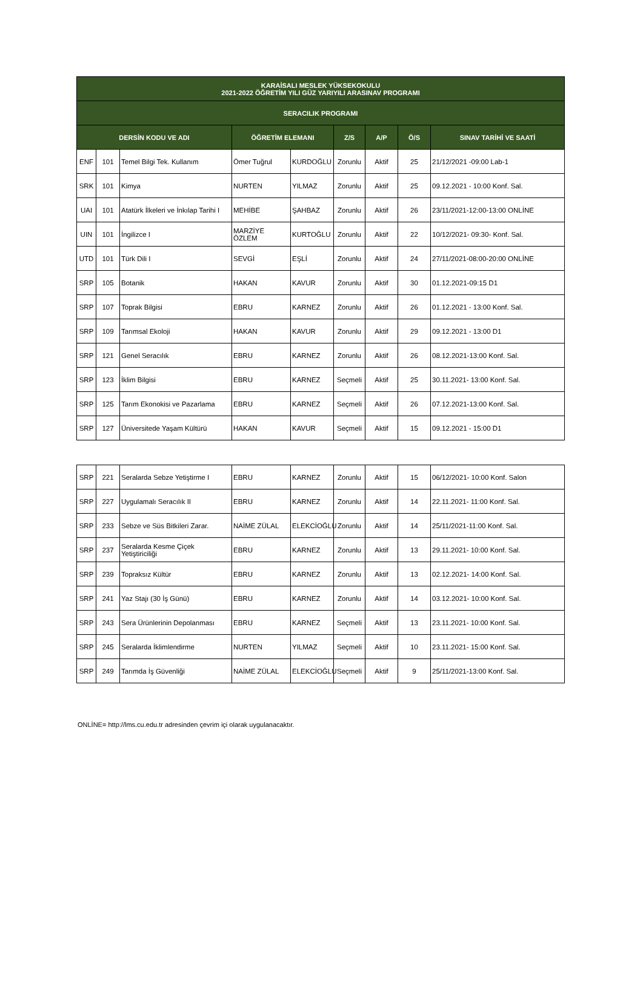| KARAİSALI MESLEK YÜKSEKOKULU 2021-2022 ÖĞRETİM YILI GÜZ YARIYILI ARASINAV PROGRAMI | | | | | | | | |
| --- | --- | --- | --- | --- | --- | --- | --- | --- |
| SERACILIK PROGRAMI | | | | | | | | |
| DERSİN KODU VE ADI | | | ÖĞRETİM ELEMANI | | Z/S | A/P | Ö/S | SINAV TARİHİ VE SAATİ |
| ENF | 101 | Temel Bilgi Tek. Kullanım | Ömer Tuğrul | KURDOĞLU | Zorunlu | Aktif | 25 | 21/12/2021 -09:00 Lab-1 |
| SRK | 101 | Kimya | NURTEN | YILMAZ | Zorunlu | Aktif | 25 | 09.12.2021 - 10:00 Konf. Sal. |
| UAI | 101 | Atatürk İlkeleri ve İnkılap Tarihi I | MEHİBE | ŞAHBAZ | Zorunlu | Aktif | 26 | 23/11/2021-12:00-13:00 ONLİNE |
| UIN | 101 | İngilizce I | MARZİYE ÖZLEM | KURTOĞLU | Zorunlu | Aktif | 22 | 10/12/2021- 09:30- Konf. Sal. |
| UTD | 101 | Türk Dili I | SEVGİ | EŞLİ | Zorunlu | Aktif | 24 | 27/11/2021-08:00-20:00 ONLİNE |
| SRP | 105 | Botanik | HAKAN | KAVUR | Zorunlu | Aktif | 30 | 01.12.2021-09:15 D1 |
| SRP | 107 | Toprak Bilgisi | EBRU | KARNEZ | Zorunlu | Aktif | 26 | 01.12.2021 - 13:00 Konf. Sal. |
| SRP | 109 | Tarımsal Ekoloji | HAKAN | KAVUR | Zorunlu | Aktif | 29 | 09.12.2021 - 13:00 D1 |
| SRP | 121 | Genel Seracılık | EBRU | KARNEZ | Zorunlu | Aktif | 26 | 08.12.2021-13:00 Konf. Sal. |
| SRP | 123 | İklim Bilgisi | EBRU | KARNEZ | Seçmeli | Aktif | 25 | 30.11.2021- 13:00 Konf. Sal. |
| SRP | 125 | Tarım Ekonokisi ve Pazarlama | EBRU | KARNEZ | Seçmeli | Aktif | 26 | 07.12.2021-13:00 Konf. Sal. |
| SRP | 127 | Üniversitede Yaşam Kültürü | HAKAN | KAVUR | Seçmeli | Aktif | 15 | 09.12.2021 - 15:00 D1 |
| SRP | 221 | Seralarda Sebze Yetiştirme I | EBRU | KARNEZ | Zorunlu | Aktif | 15 | 06/12/2021- 10:00 Konf. Salon |
| SRP | 227 | Uygulamalı Seracılık II | EBRU | KARNEZ | Zorunlu | Aktif | 14 | 22.11.2021- 11:00 Konf. Sal. |
| SRP | 233 | Sebze ve Süs Bitkileri Zarar. | NAİME ZÜLAL | ELEKCİOĞLU | Zorunlu | Aktif | 14 | 25/11/2021-11:00 Konf. Sal. |
| SRP | 237 | Seralarda Kesme Çiçek Yetiştiriciliği | EBRU | KARNEZ | Zorunlu | Aktif | 13 | 29.11.2021- 10:00 Konf. Sal. |
| SRP | 239 | Topraksız Kültür | EBRU | KARNEZ | Zorunlu | Aktif | 13 | 02.12.2021- 14:00 Konf. Sal. |
| SRP | 241 | Yaz Stajı (30 İş Günü) | EBRU | KARNEZ | Zorunlu | Aktif | 14 | 03.12.2021- 10:00 Konf. Sal. |
| SRP | 243 | Sera Ürünlerinin Depolanması | EBRU | KARNEZ | Seçmeli | Aktif | 13 | 23.11.2021- 10:00 Konf. Sal. |
| SRP | 245 | Seralarda İklimlendirme | NURTEN | YILMAZ | Seçmeli | Aktif | 10 | 23.11.2021- 15:00 Konf. Sal. |
| SRP | 249 | Tarımda İş Güvenliği | NAİME ZÜLAL | ELEKCİOĞLU | Seçmeli | Aktif | 9 | 25/11/2021-13:00 Konf. Sal. |
ONLİNE= http://lms.cu.edu.tr adresinden çevrim içi olarak uygulanacaktır.